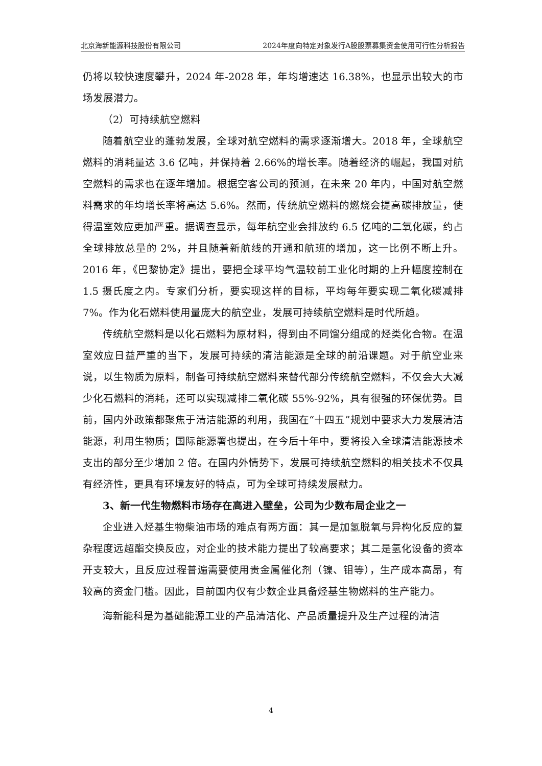北京海新能源科技股份有限公司 2024年度向特定对象发行A股股票募集资金使用可行性分析报告
仍将以较快速度攀升，2024 年-2028 年，年均增速达 16.38%，也显示出较大的市场发展潜力。
（2）可持续航空燃料
随着航空业的蓬勃发展，全球对航空燃料的需求逐渐增大。2018 年，全球航空燃料的消耗量达 3.6 亿吨，并保持着 2.66%的增长率。随着经济的崛起，我国对航空燃料的需求也在逐年增加。根据空客公司的预测，在未来 20 年内，中国对航空燃料需求的年均增长率将高达 5.6%。然而，传统航空燃料的燃烧会提高碳排放量，使得温室效应更加严重。据调查显示，每年航空业会排放约 6.5 亿吨的二氧化碳，约占全球排放总量的 2%，并且随着新航线的开通和航班的增加，这一比例不断上升。2016 年，《巴黎协定》提出，要把全球平均气温较前工业化时期的上升幅度控制在 1.5 摄氏度之内。专家们分析，要实现这样的目标，平均每年要实现二氧化碳减排 7%。作为化石燃料使用量庞大的航空业，发展可持续航空燃料是时代所趋。
传统航空燃料是以化石燃料为原材料，得到由不同馏分组成的烃类化合物。在温室效应日益严重的当下，发展可持续的清洁能源是全球的前沿课题。对于航空业来说，以生物质为原料，制备可持续航空燃料来替代部分传统航空燃料，不仅会大大减少化石燃料的消耗，还可以实现减排二氧化碳 55%-92%，具有很强的环保优势。目前，国内外政策都聚焦于清洁能源的利用，我国在“十四五”规划中要求大力发展清洁能源，利用生物质；国际能源署也提出，在今后十年中，要将投入全球清洁能源技术支出的部分至少增加 2 倍。在国内外情势下，发展可持续航空燃料的相关技术不仅具有经济性，更具有环境友好的特点，可为全球可持续发展献力。
3、新一代生物燃料市场存在高进入壁垒，公司为少数布局企业之一
企业进入烃基生物柴油市场的难点有两方面：其一是加氢脱氧与异构化反应的复杂程度远超酯交换反应，对企业的技术能力提出了较高要求；其二是氢化设备的资本开支较大，且反应过程普遍需要使用贵金属催化剂（镍、钼等），生产成本高昂，有较高的资金门槛。因此，目前国内仅有少数企业具备烃基生物燃料的生产能力。
海新能科是为基础能源工业的产品清洁化、产品质量提升及生产过程的清洁
4